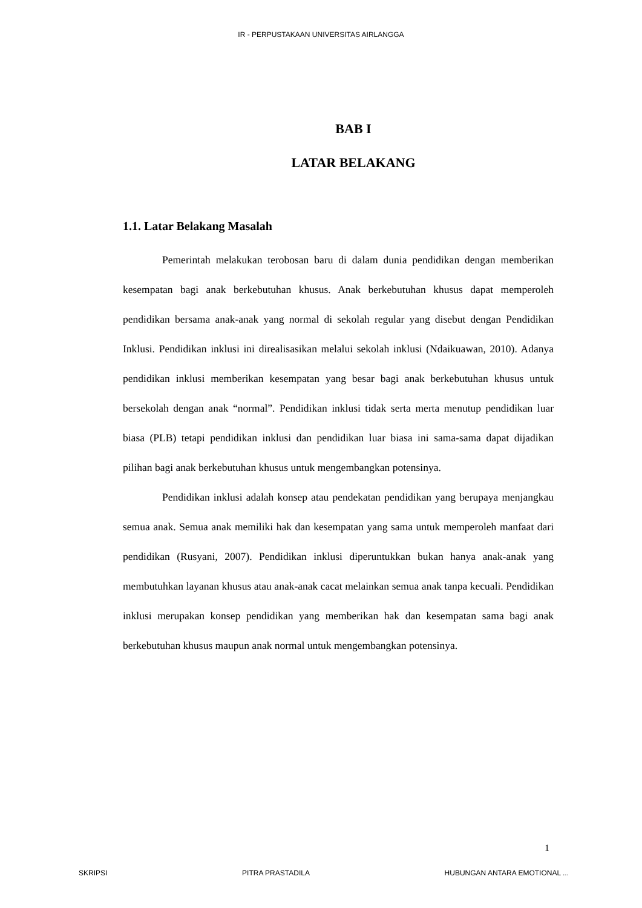IR - PERPUSTAKAAN UNIVERSITAS AIRLANGGA
BAB I
LATAR BELAKANG
1.1. Latar Belakang Masalah
Pemerintah melakukan terobosan baru di dalam dunia pendidikan dengan memberikan kesempatan bagi anak berkebutuhan khusus. Anak berkebutuhan khusus dapat memperoleh pendidikan bersama anak-anak yang normal di sekolah regular yang disebut dengan Pendidikan Inklusi. Pendidikan inklusi ini direalisasikan melalui sekolah inklusi (Ndaikuawan, 2010). Adanya pendidikan inklusi memberikan kesempatan yang besar bagi anak berkebutuhan khusus untuk bersekolah dengan anak “normal”. Pendidikan inklusi tidak serta merta menutup pendidikan luar biasa (PLB) tetapi pendidikan inklusi dan pendidikan luar biasa ini sama-sama dapat dijadikan pilihan bagi anak berkebutuhan khusus untuk mengembangkan potensinya.
Pendidikan inklusi adalah konsep atau pendekatan pendidikan yang berupaya menjangkau semua anak. Semua anak memiliki hak dan kesempatan yang sama untuk memperoleh manfaat dari pendidikan (Rusyani, 2007). Pendidikan inklusi diperuntukkan bukan hanya anak-anak yang membutuhkan layanan khusus atau anak-anak cacat melainkan semua anak tanpa kecuali. Pendidikan inklusi merupakan konsep pendidikan yang memberikan hak dan kesempatan sama bagi anak berkebutuhan khusus maupun anak normal untuk mengembangkan potensinya.
1
SKRIPSI PITRA PRASTADILA HUBUNGAN ANTARA EMOTIONAL ...